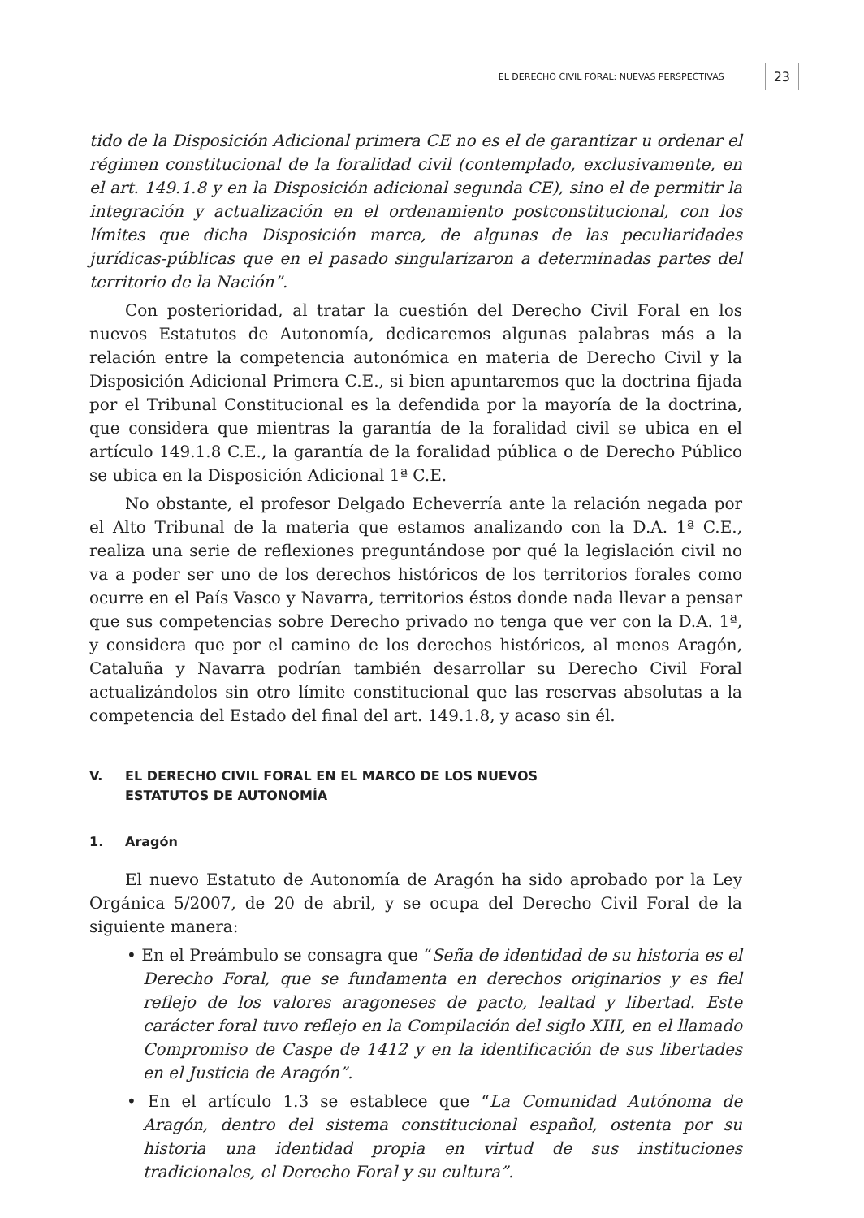EL DERECHO CIVIL FORAL: NUEVAS PERSPECTIVAS 23
tido de la Disposición Adicional primera CE no es el de garantizar u ordenar el régimen constitucional de la foralidad civil (contemplado, exclusivamente, en el art. 149.1.8 y en la Disposición adicional segunda CE), sino el de permitir la integración y actualización en el ordenamiento postconstitucional, con los límites que dicha Disposición marca, de algunas de las peculiaridades jurídicas-públicas que en el pasado singularizaron a determinadas partes del territorio de la Nación”.
Con posterioridad, al tratar la cuestión del Derecho Civil Foral en los nuevos Estatutos de Autonomía, dedicaremos algunas palabras más a la relación entre la competencia autonómica en materia de Derecho Civil y la Disposición Adicional Primera C.E., si bien apuntaremos que la doctrina fijada por el Tribunal Constitucional es la defendida por la mayoría de la doctrina, que considera que mientras la garantía de la foralidad civil se ubica en el artículo 149.1.8 C.E., la garantía de la foralidad pública o de Derecho Público se ubica en la Disposición Adicional 1ª C.E.
No obstante, el profesor Delgado Echeverría ante la relación negada por el Alto Tribunal de la materia que estamos analizando con la D.A. 1ª C.E., realiza una serie de reflexiones preguntándose por qué la legislación civil no va a poder ser uno de los derechos históricos de los territorios forales como ocurre en el País Vasco y Navarra, territorios éstos donde nada llevar a pensar que sus competencias sobre Derecho privado no tenga que ver con la D.A. 1ª, y considera que por el camino de los derechos históricos, al menos Aragón, Cataluña y Navarra podrían también desarrollar su Derecho Civil Foral actualizándolos sin otro límite constitucional que las reservas absolutas a la competencia del Estado del final del art. 149.1.8, y acaso sin él.
V. EL DERECHO CIVIL FORAL EN EL MARCO DE LOS NUEVOS
ESTATUTOS DE AUTONOMÍA
1. Aragón
El nuevo Estatuto de Autonomía de Aragón ha sido aprobado por la Ley Orgánica 5/2007, de 20 de abril, y se ocupa del Derecho Civil Foral de la siguiente manera:
• En el Preámbulo se consagra que “Seña de identidad de su historia es el Derecho Foral, que se fundamenta en derechos originarios y es fiel reflejo de los valores aragoneses de pacto, lealtad y libertad. Este carácter foral tuvo reflejo en la Compilación del siglo XIII, en el llamado Compromiso de Caspe de 1412 y en la identificación de sus libertades en el Justicia de Aragón”.
• En el artículo 1.3 se establece que “La Comunidad Autónoma de Aragón, dentro del sistema constitucional español, ostenta por su historia una identidad propia en virtud de sus instituciones tradicionales, el Derecho Foral y su cultura”.